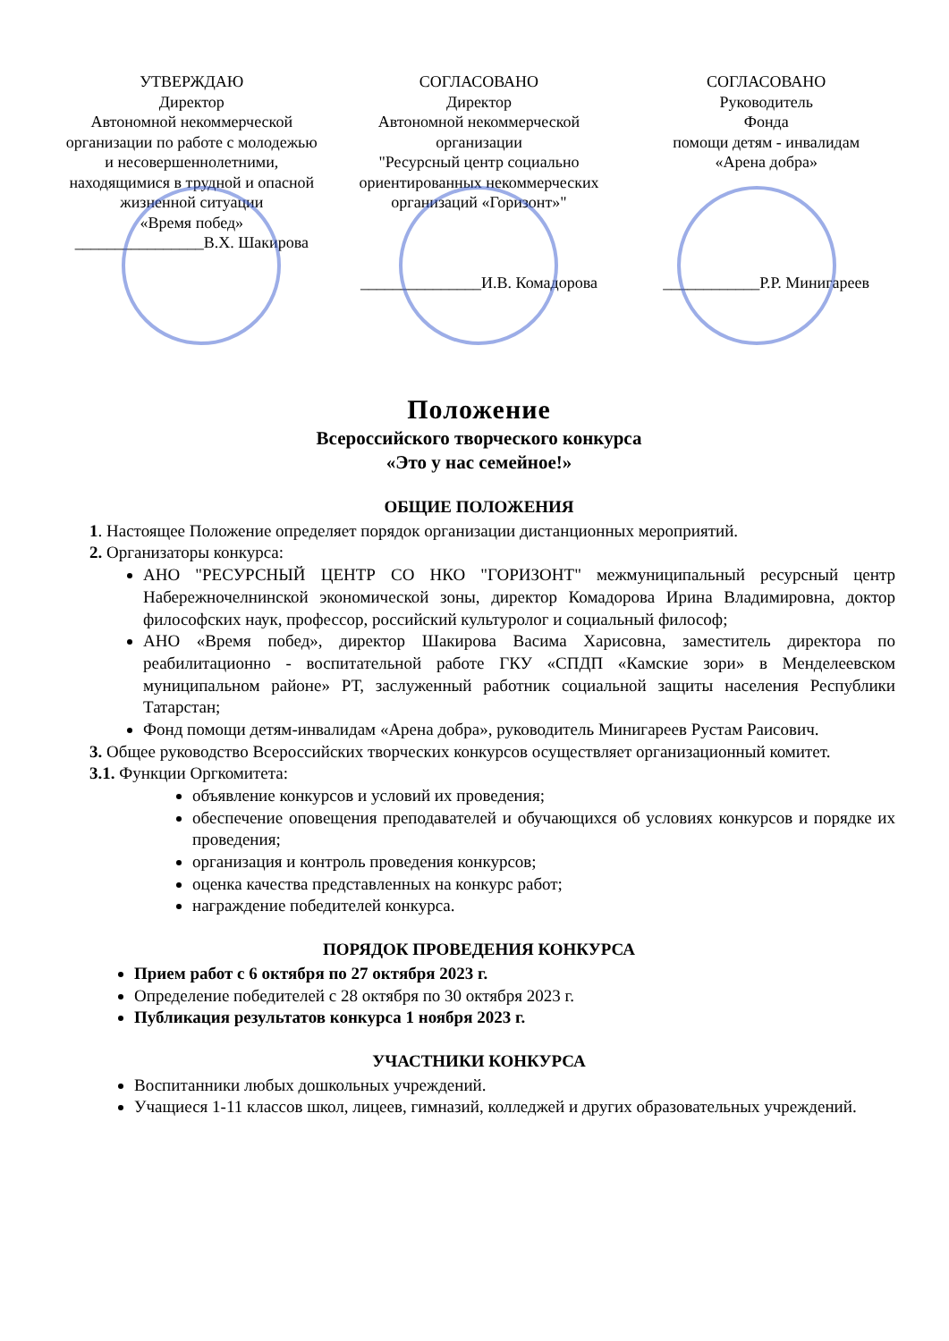УТВЕРЖДАЮ
Директор
Автономной некоммерческой организации по работе с молодежью и несовершеннолетними, находящимися в трудной и опасной жизненной ситуации
«Время побед»
________________В.Х. Шакирова
СОГЛАСОВАНО
Директор
Автономной некоммерческой организации
"Ресурсный центр социально ориентированных некоммерческих организаций «Горизонт»"
_______________И.В. Комадорова
СОГЛАСОВАНО
Руководитель
Фонда
помощи детям - инвалидам
«Арена добра»
____________Р.Р. Минигареев
Положение
Всероссийского творческого конкурса
«Это у нас семейное!»
ОБЩИЕ ПОЛОЖЕНИЯ
1. Настоящее Положение определяет порядок организации дистанционных мероприятий.
2. Организаторы конкурса:
АНО "РЕСУРСНЫЙ ЦЕНТР СО НКО "ГОРИЗОНТ" межмуниципальный ресурсный центр Набережночелнинской экономической зоны, директор Комадорова Ирина Владимировна, доктор философских наук, профессор, российский культуролог и социальный философ;
АНО «Время побед», директор Шакирова Васима Харисовна, заместитель директора по реабилитационно - воспитательной работе ГКУ «СПДП «Камские зори» в Менделеевском муниципальном районе» РТ, заслуженный работник социальной защиты населения Республики Татарстан;
Фонд помощи детям-инвалидам «Арена добра», руководитель Минигареев Рустам Раисович.
3. Общее руководство Всероссийских творческих конкурсов осуществляет организационный комитет.
3.1. Функции Оргкомитета:
объявление конкурсов и условий их проведения;
обеспечение оповещения преподавателей и обучающихся об условиях конкурсов и порядке их проведения;
организация и контроль проведения конкурсов;
оценка качества представленных на конкурс работ;
награждение победителей конкурса.
ПОРЯДОК ПРОВЕДЕНИЯ КОНКУРСА
Прием работ с 6 октября по 27 октября 2023 г.
Определение победителей с 28 октября по 30 октября 2023 г.
Публикация результатов конкурса 1 ноября 2023 г.
УЧАСТНИКИ КОНКУРСА
Воспитанники любых дошкольных учреждений.
Учащиеся 1-11 классов школ, лицеев, гимназий, колледжей и других образовательных учреждений.